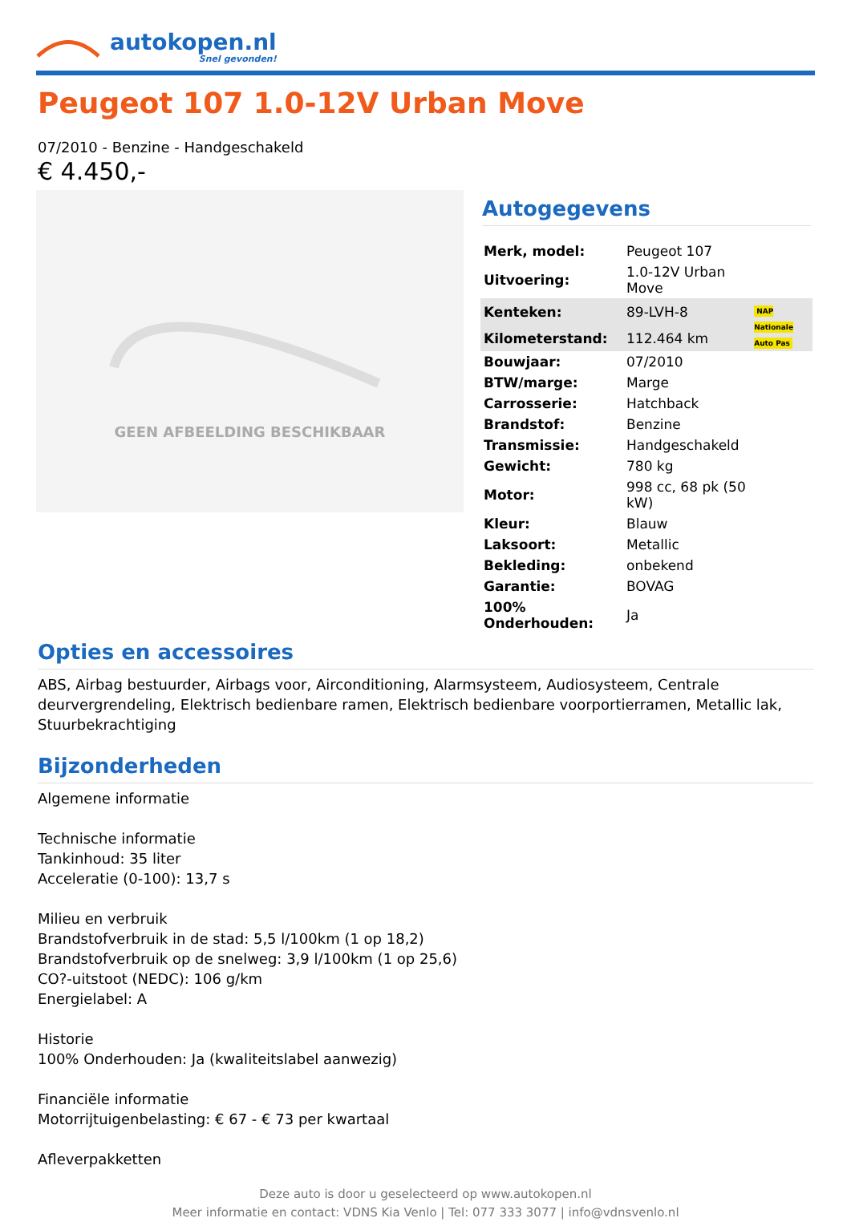autokopen.nl
Snel gevonden!
Peugeot 107 1.0-12V Urban Move
07/2010 - Benzine - Handgeschakeld
€ 4.450,-
GEEN AFBEELDING BESCHIKBAAR
Autogegevens
| Merk, model: | Peugeot 107 | |
| Uitvoering: | 1.0-12V Urban Move | |
| Kenteken: | 89-LVH-8 | NAP Nationale Auto Pas |
| Kilometerstand: | 112.464 km | |
| Bouwjaar: | 07/2010 | |
| BTW/marge: | Marge | |
| Carrosserie: | Hatchback | |
| Brandstof: | Benzine | |
| Transmissie: | Handgeschakeld | |
| Gewicht: | 780 kg | |
| Motor: | 998 cc, 68 pk (50 kW) | |
| Kleur: | Blauw | |
| Laksoort: | Metallic | |
| Bekleding: | onbekend | |
| Garantie: | BOVAG | |
| 100% Onderhouden: | Ja | |
Opties en accessoires
ABS, Airbag bestuurder, Airbags voor, Airconditioning, Alarmsysteem, Audiosysteem, Centrale deurvergrendeling, Elektrisch bedienbare ramen, Elektrisch bedienbare voorportierramen, Metallic lak, Stuurbekrachtiging
Bijzonderheden
Algemene informatie
Technische informatie
Tankinhoud: 35 liter
Acceleratie (0-100): 13,7 s
Milieu en verbruik
Brandstofverbruik in de stad: 5,5 l/100km (1 op 18,2)
Brandstofverbruik op de snelweg: 3,9 l/100km (1 op 25,6)
CO?-uitstoot (NEDC): 106 g/km
Energielabel: A
Historie
100% Onderhouden: Ja (kwaliteitslabel aanwezig)
Financiële informatie
Motorrijtuigenbelasting: € 67 - € 73 per kwartaal
Afleverpakketten
Deze auto is door u geselecteerd op www.autokopen.nl
Meer informatie en contact: VDNS Kia Venlo | Tel: 077 333 3077 | info@vdnsvenlo.nl